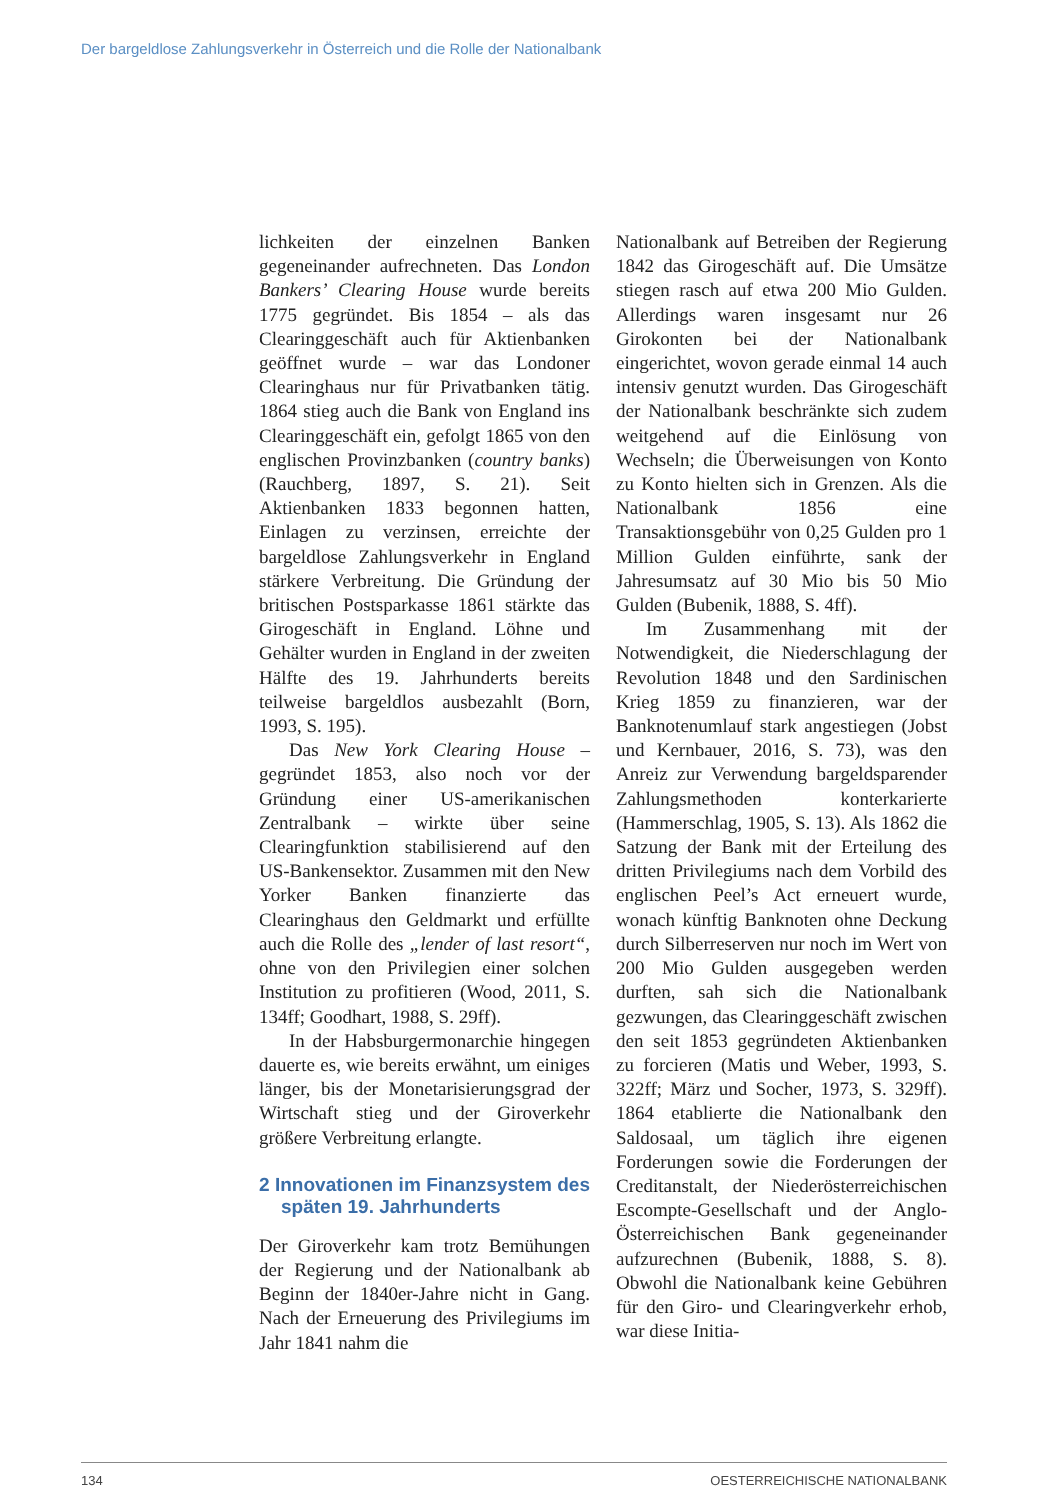Der bargeldlose Zahlungsverkehr in Österreich und die Rolle der Nationalbank
lichkeiten der einzelnen Banken gegeneinander aufrechneten. Das London Bankers’ Clearing House wurde bereits 1775 gegründet. Bis 1854 – als das Clearinggeschäft auch für Aktienbanken geöffnet wurde – war das Londoner Clearinghaus nur für Privatbanken tätig. 1864 stieg auch die Bank von England ins Clearinggeschäft ein, gefolgt 1865 von den englischen Provinzbanken (country banks) (Rauchberg, 1897, S. 21). Seit Aktienbanken 1833 begonnen hatten, Einlagen zu verzinsen, erreichte der bargeldlose Zahlungsverkehr in England stärkere Verbreitung. Die Gründung der britischen Postsparkasse 1861 stärkte das Girogeschäft in England. Löhne und Gehälter wurden in England in der zweiten Hälfte des 19. Jahrhunderts bereits teilweise bargeldlos ausbezahlt (Born, 1993, S. 195).
Das New York Clearing House – gegründet 1853, also noch vor der Gründung einer US-amerikanischen Zentralbank – wirkte über seine Clearingfunktion stabilisierend auf den US-Bankensektor. Zusammen mit den New Yorker Banken finanzierte das Clearinghaus den Geldmarkt und erfüllte auch die Rolle des „lender of last resort“, ohne von den Privilegien einer solchen Institution zu profitieren (Wood, 2011, S. 134ff; Goodhart, 1988, S. 29ff).
In der Habsburgermonarchie hingegen dauerte es, wie bereits erwähnt, um einiges länger, bis der Monetarisierungsgrad der Wirtschaft stieg und der Giroverkehr größere Verbreitung erlangte.
2 Innovationen im Finanzsystem des späten 19. Jahrhunderts
Der Giroverkehr kam trotz Bemühungen der Regierung und der Nationalbank ab Beginn der 1840er-Jahre nicht in Gang. Nach der Erneuerung des Privilegiums im Jahr 1841 nahm die
Nationalbank auf Betreiben der Regierung 1842 das Girogeschäft auf. Die Umsätze stiegen rasch auf etwa 200 Mio Gulden. Allerdings waren insgesamt nur 26 Girokonten bei der Nationalbank eingerichtet, wovon gerade einmal 14 auch intensiv genutzt wurden. Das Girogeschäft der Nationalbank beschränkte sich zudem weitgehend auf die Einlösung von Wechseln; die Überweisungen von Konto zu Konto hielten sich in Grenzen. Als die Nationalbank 1856 eine Transaktionsgebühr von 0,25 Gulden pro 1 Million Gulden einführte, sank der Jahresumsatz auf 30 Mio bis 50 Mio Gulden (Bubenik, 1888, S. 4ff).
Im Zusammenhang mit der Notwendigkeit, die Niederschlagung der Revolution 1848 und den Sardinischen Krieg 1859 zu finanzieren, war der Banknotenumlauf stark angestiegen (Jobst und Kernbauer, 2016, S. 73), was den Anreiz zur Verwendung bargeldsparender Zahlungsmethoden konterkarierte (Hammerschlag, 1905, S. 13). Als 1862 die Satzung der Bank mit der Erteilung des dritten Privilegiums nach dem Vorbild des englischen Peel’s Act erneuert wurde, wonach künftig Banknoten ohne Deckung durch Silberreserven nur noch im Wert von 200 Mio Gulden ausgegeben werden durften, sah sich die Nationalbank gezwungen, das Clearinggeschäft zwischen den seit 1853 gegründeten Aktienbanken zu forcieren (Matis und Weber, 1993, S. 322ff; März und Socher, 1973, S. 329ff). 1864 etablierte die Nationalbank den Saldosaal, um täglich ihre eigenen Forderungen sowie die Forderungen der Creditanstalt, der Niederösterreichischen Escompte-Gesellschaft und der Anglo-Österreichischen Bank gegeneinander aufzurechnen (Bubenik, 1888, S. 8). Obwohl die Nationalbank keine Gebühren für den Giro- und Clearingverkehr erhob, war diese Initia-
134 OESTERREICHISCHE NATIONALBANK